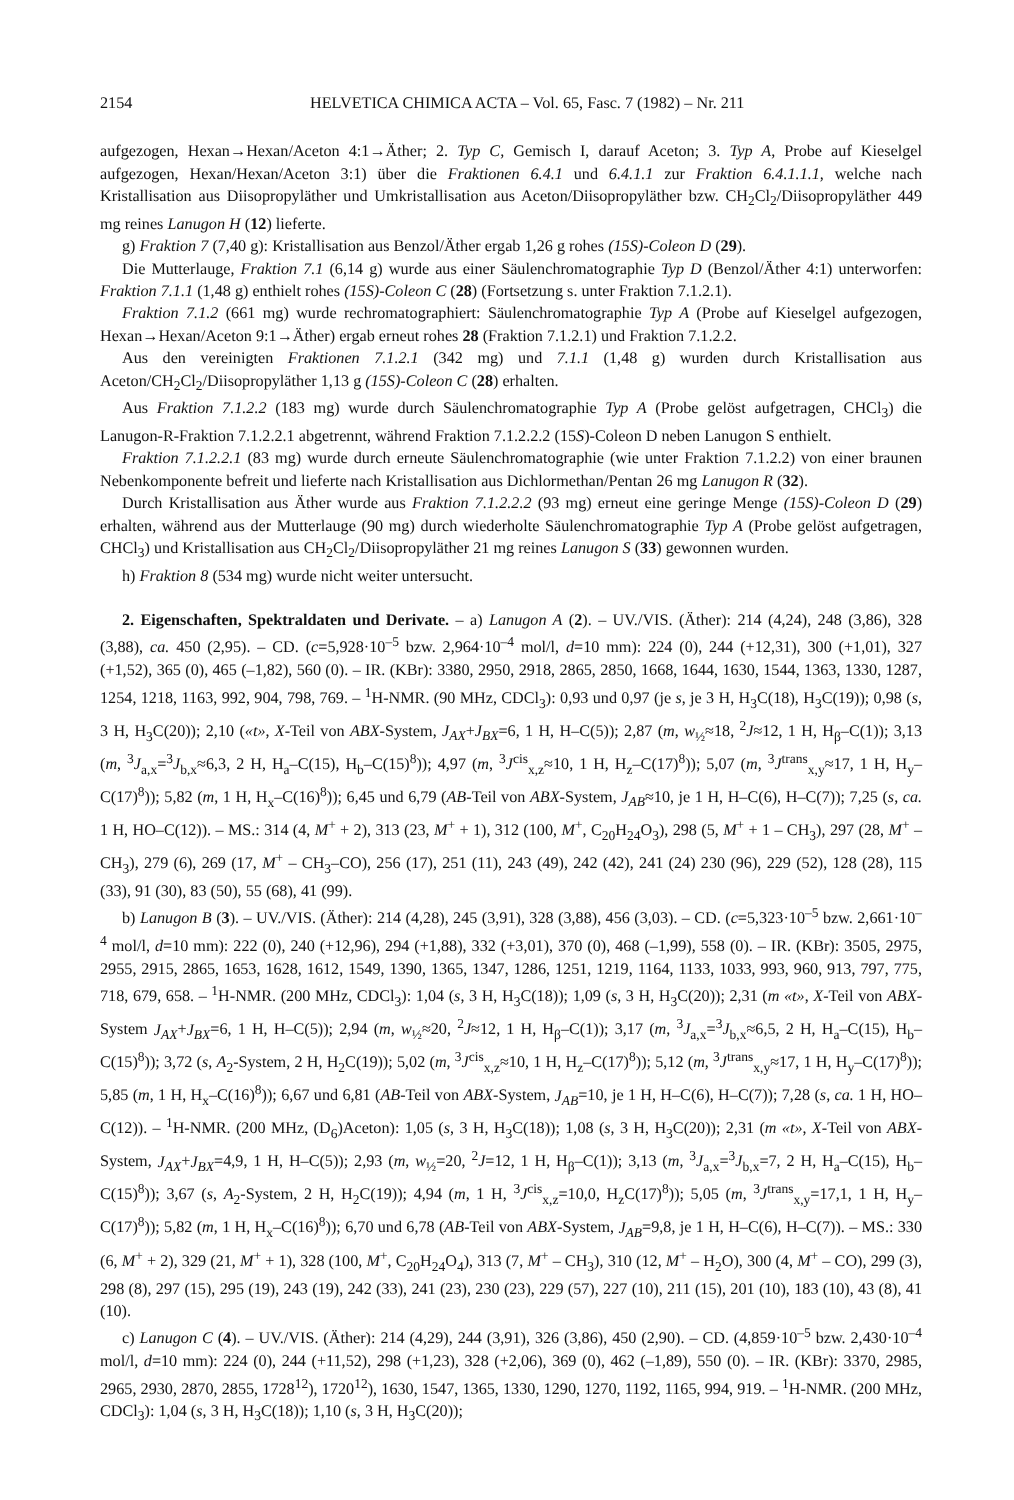2154 HELVETICA CHIMICA ACTA – Vol. 65, Fasc. 7 (1982) – Nr. 211
aufgezogen, Hexan→Hexan/Aceton 4:1→Äther; 2. Typ C, Gemisch I, darauf Aceton; 3. Typ A, Probe auf Kieselgel aufgezogen, Hexan/Hexan/Aceton 3:1) über die Fraktionen 6.4.1 und 6.4.1.1 zur Fraktion 6.4.1.1.1, welche nach Kristallisation aus Diisopropyläther und Umkristallisation aus Aceton/Diisopropyläther bzw. CH<sub>2</sub>Cl<sub>2</sub>/Diisopropyläther 449 mg reines Lanugon H (12) lieferte.
g) Fraktion 7 (7,40 g): Kristallisation aus Benzol/Äther ergab 1,26 g rohes (15S)-Coleon D (29).
Die Mutterlauge, Fraktion 7.1 (6,14 g) wurde aus einer Säulenchromatographie Typ D (Benzol/Äther 4:1) unterworfen: Fraktion 7.1.1 (1,48 g) enthielt rohes (15S)-Coleon C (28) (Fortsetzung s. unter Fraktion 7.1.2.1).
Fraktion 7.1.2 (661 mg) wurde rechromatographiert: Säulenchromatographie Typ A (Probe auf Kieselgel aufgezogen, Hexan→Hexan/Aceton 9:1→Äther) ergab erneut rohes 28 (Fraktion 7.1.2.1) und Fraktion 7.1.2.2.
Aus den vereinigten Fraktionen 7.1.2.1 (342 mg) und 7.1.1 (1,48 g) wurden durch Kristallisation aus Aceton/CH<sub>2</sub>Cl<sub>2</sub>/Diisopropyläther 1,13 g (15S)-Coleon C (28) erhalten.
Aus Fraktion 7.1.2.2 (183 mg) wurde durch Säulenchromatographie Typ A (Probe gelöst aufgetragen, CHCl<sub>3</sub>) die Lanugon-R-Fraktion 7.1.2.2.1 abgetrennt, während Fraktion 7.1.2.2.2 (15S)-Coleon D neben Lanugon S enthielt.
Fraktion 7.1.2.2.1 (83 mg) wurde durch erneute Säulenchromatographie (wie unter Fraktion 7.1.2.2) von einer braunen Nebenkomponente befreit und lieferte nach Kristallisation aus Dichlormethan/Pentan 26 mg Lanugon R (32).
Durch Kristallisation aus Äther wurde aus Fraktion 7.1.2.2.2 (93 mg) erneut eine geringe Menge (15S)-Coleon D (29) erhalten, während aus der Mutterlauge (90 mg) durch wiederholte Säulenchromatographie Typ A (Probe gelöst aufgetragen, CHCl<sub>3</sub>) und Kristallisation aus CH<sub>2</sub>Cl<sub>2</sub>/Diisopropyläther 21 mg reines Lanugon S (33) gewonnen wurden.
h) Fraktion 8 (534 mg) wurde nicht weiter untersucht.
2. Eigenschaften, Spektraldaten und Derivate. – a) Lanugon A (2). – UV./VIS. (Äther): 214 (4,24), 248 (3,86), 328 (3,88), ca. 450 (2,95). – CD. (c=5,928·10<sup>–5</sup> bzw. 2,964·10<sup>–4</sup> mol/l, d=10 mm): 224 (0), 244 (+12,31), 300 (+1,01), 327 (+1,52), 365 (0), 465 (–1,82), 560 (0). – IR. (KBr): 3380, 2950, 2918, 2865, 2850, 1668, 1644, 1630, 1544, 1363, 1330, 1287, 1254, 1218, 1163, 992, 904, 798, 769. – <sup>1</sup>H-NMR. (90 MHz, CDCl<sub>3</sub>): 0,93 und 0,97 (je s, je 3 H, H<sub>3</sub>C(18), H<sub>3</sub>C(19)); 0,98 (s, 3 H, H<sub>3</sub>C(20)); 2,10 («t», X-Teil von ABX-System, J<sub>AX</sub>+J<sub>BX</sub>=6, 1 H, H–C(5)); 2,87 (m, w<sub>½</sub>≈18, <sup>2</sup>J≈12, 1 H, H<sub>β</sub>–C(1)); 3,13 (m, <sup>3</sup>J<sub>a,x</sub>=<sup>3</sup>J<sub>b,x</sub>≈6,3, 2 H, H<sub>a</sub>–C(15), H<sub>b</sub>–C(15)<sup>8</sup>)); 4,97 (m, <sup>3</sup>J<sup>cis</sup><sub>x,z</sub>≈10, 1 H, H<sub>z</sub>–C(17)<sup>8</sup>)); 5,07 (m, <sup>3</sup>J<sup>trans</sup><sub>x,y</sub>≈17, 1 H, H<sub>y</sub>–C(17)<sup>8</sup>)); 5,82 (m, 1 H, H<sub>x</sub>–C(16)<sup>8</sup>)); 6,45 und 6,79 (AB-Teil von ABX-System, J<sub>AB</sub>≈10, je 1 H, H–C(6), H–C(7)); 7,25 (s, ca. 1 H, HO–C(12)). – MS.: 314 (4, M<sup>+</sup> + 2), 313 (23, M<sup>+</sup> + 1), 312 (100, M<sup>+</sup>, C<sub>20</sub>H<sub>24</sub>O<sub>3</sub>), 298 (5, M<sup>+</sup> + 1 – CH<sub>3</sub>), 297 (28, M<sup>+</sup> – CH<sub>3</sub>), 279 (6), 269 (17, M<sup>+</sup> – CH<sub>3</sub>–CO), 256 (17), 251 (11), 243 (49), 242 (42), 241 (24) 230 (96), 229 (52), 128 (28), 115 (33), 91 (30), 83 (50), 55 (68), 41 (99).
b) Lanugon B (3). – UV./VIS. (Äther): 214 (4,28), 245 (3,91), 328 (3,88), 456 (3,03). – CD. (c=5,323·10<sup>–5</sup> bzw. 2,661·10<sup>–4</sup> mol/l, d=10 mm): 222 (0), 240 (+12,96), 294 (+1,88), 332 (+3,01), 370 (0), 468 (–1,99), 558 (0). – IR. (KBr): 3505, 2975, 2955, 2915, 2865, 1653, 1628, 1612, 1549, 1390, 1365, 1347, 1286, 1251, 1219, 1164, 1133, 1033, 993, 960, 913, 797, 775, 718, 679, 658. – <sup>1</sup>H-NMR. (200 MHz, CDCl<sub>3</sub>): 1,04 (s, 3 H, H<sub>3</sub>C(18)); 1,09 (s, 3 H, H<sub>3</sub>C(20)); 2,31 (m «t», X-Teil von ABX-System J<sub>AX</sub>+J<sub>BX</sub>=6, 1 H, H–C(5)); 2,94 (m, w<sub>½</sub>≈20, <sup>2</sup>J≈12, 1 H, H<sub>β</sub>–C(1)); 3,17 (m, <sup>3</sup>J<sub>a,x</sub>=<sup>3</sup>J<sub>b,x</sub>≈6,5, 2 H, H<sub>a</sub>–C(15), H<sub>b</sub>–C(15)<sup>8</sup>)); 3,72 (s, A<sub>2</sub>-System, 2 H, H<sub>2</sub>C(19)); 5,02 (m, <sup>3</sup>J<sup>cis</sup><sub>x,z</sub>≈10, 1 H, H<sub>z</sub>–C(17)<sup>8</sup>)); 5,12 (m, <sup>3</sup>J<sup>trans</sup><sub>x,y</sub>≈17, 1 H, H<sub>y</sub>–C(17)<sup>8</sup>)); 5,85 (m, 1 H, H<sub>x</sub>–C(16)<sup>8</sup>)); 6,67 und 6,81 (AB-Teil von ABX-System, J<sub>AB</sub>=10, je 1 H, H–C(6), H–C(7)); 7,28 (s, ca. 1 H, HO–C(12)). – <sup>1</sup>H-NMR. (200 MHz, (D<sub>6</sub>)Aceton): 1,05 (s, 3 H, H<sub>3</sub>C(18)); 1,08 (s, 3 H, H<sub>3</sub>C(20)); 2,31 (m «t», X-Teil von ABX-System, J<sub>AX</sub>+J<sub>BX</sub>=4,9, 1 H, H–C(5)); 2,93 (m, w<sub>½</sub>=20, <sup>2</sup>J=12, 1 H, H<sub>β</sub>–C(1)); 3,13 (m, <sup>3</sup>J<sub>a,x</sub>=<sup>3</sup>J<sub>b,x</sub>=7, 2 H, H<sub>a</sub>–C(15), H<sub>b</sub>–C(15)<sup>8</sup>)); 3,67 (s, A<sub>2</sub>-System, 2 H, H<sub>2</sub>C(19)); 4,94 (m, 1 H, <sup>3</sup>J<sup>cis</sup><sub>x,z</sub>=10,0, H<sub>z</sub>C(17)<sup>8</sup>)); 5,05 (m, <sup>3</sup>J<sup>trans</sup><sub>x,y</sub>=17,1, 1 H, H<sub>y</sub>–C(17)<sup>8</sup>)); 5,82 (m, 1 H, H<sub>x</sub>–C(16)<sup>8</sup>)); 6,70 und 6,78 (AB-Teil von ABX-System, J<sub>AB</sub>=9,8, je 1 H, H–C(6), H–C(7)). – MS.: 330 (6, M<sup>+</sup> + 2), 329 (21, M<sup>+</sup> + 1), 328 (100, M<sup>+</sup>, C<sub>20</sub>H<sub>24</sub>O<sub>4</sub>), 313 (7, M<sup>+</sup> – CH<sub>3</sub>), 310 (12, M<sup>+</sup> – H<sub>2</sub>O), 300 (4, M<sup>+</sup> – CO), 299 (3), 298 (8), 297 (15), 295 (19), 243 (19), 242 (33), 241 (23), 230 (23), 229 (57), 227 (10), 211 (15), 201 (10), 183 (10), 43 (8), 41 (10).
c) Lanugon C (4). – UV./VIS. (Äther): 214 (4,29), 244 (3,91), 326 (3,86), 450 (2,90). – CD. (4,859·10<sup>–5</sup> bzw. 2,430·10<sup>–4</sup> mol/l, d=10 mm): 224 (0), 244 (+11,52), 298 (+1,23), 328 (+2,06), 369 (0), 462 (–1,89), 550 (0). – IR. (KBr): 3370, 2985, 2965, 2930, 2870, 2855, 1728<sup>12</sup>), 1720<sup>12</sup>), 1630, 1547, 1365, 1330, 1290, 1270, 1192, 1165, 994, 919. – <sup>1</sup>H-NMR. (200 MHz, CDCl<sub>3</sub>): 1,04 (s, 3 H, H<sub>3</sub>C(18)); 1,10 (s, 3 H, H<sub>3</sub>C(20));